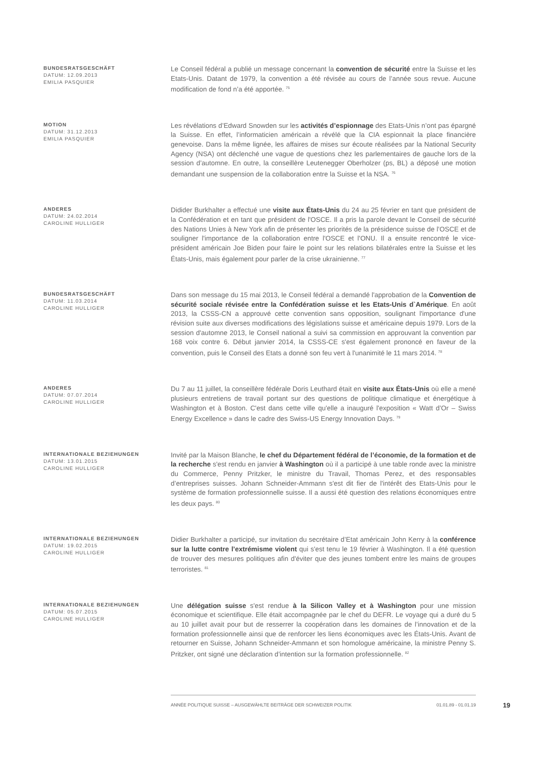BUNDESRATSGESCHÄFT
DATUM: 12.09.2013
EMILIA PASQUIER
Le Conseil fédéral a publié un message concernant la convention de sécurité entre la Suisse et les Etats-Unis. Datant de 1979, la convention a été révisée au cours de l’année sous revue. Aucune modification de fond n’a été apportée. <sup>75</sup>
MOTION
DATUM: 31.12.2013
EMILIA PASQUIER
Les révélations d’Edward Snowden sur les activités d’espionnage des Etats-Unis n’ont pas épargné la Suisse. En effet, l’informaticien américain a révélé que la CIA espionnait la place financière genevoise. Dans la même lignée, les affaires de mises sur écoute réalisées par la National Security Agency (NSA) ont déclenché une vague de questions chez les parlementaires de gauche lors de la session d’automne. En outre, la conseillère Leutenegger Oberholzer (ps, BL) a déposé une motion demandant une suspension de la collaboration entre la Suisse et la NSA. <sup>76</sup>
ANDERES
DATUM: 24.02.2014
CAROLINE HULLIGER
Didider Burkhalter a effectué une visite aux États-Unis du 24 au 25 février en tant que président de la Confédération et en tant que président de l'OSCE. Il a pris la parole devant le Conseil de sécurité des Nations Unies à New York afin de présenter les priorités de la présidence suisse de l’OSCE et de souligner l'importance de la collaboration entre l'OSCE et l'ONU. Il a ensuite rencontré le vice-président américain Joe Biden pour faire le point sur les relations bilatérales entre la Suisse et les États-Unis, mais également pour parler de la crise ukrainienne. <sup>77</sup>
BUNDESRATSGESCHÄFT
DATUM: 11.03.2014
CAROLINE HULLIGER
Dans son message du 15 mai 2013, le Conseil fédéral a demandé l'approbation de la Convention de sécurité sociale révisée entre la Confédération suisse et les Etats-Unis d`Amérique. En août 2013, la CSSS-CN a approuvé cette convention sans opposition, soulignant l'importance d'une révision suite aux diverses modifications des législations suisse et américaine depuis 1979. Lors de la session d'automne 2013, le Conseil national a suivi sa commission en approuvant la convention par 168 voix contre 6. Début janvier 2014, la CSSS-CE s'est également prononcé en faveur de la convention, puis le Conseil des Etats a donné son feu vert à l'unanimité le 11 mars 2014. <sup>78</sup>
ANDERES
DATUM: 07.07.2014
CAROLINE HULLIGER
Du 7 au 11 juillet, la conseillère fédérale Doris Leuthard était en visite aux États-Unis où elle a mené plusieurs entretiens de travail portant sur des questions de politique climatique et énergétique à Washington et à Boston. C'est dans cette ville qu'elle a inauguré l'exposition « Watt d’Or – Swiss Energy Excellence » dans le cadre des Swiss-US Energy Innovation Days. <sup>79</sup>
INTERNATIONALE BEZIEHUNGEN
DATUM: 13.01.2015
CAROLINE HULLIGER
Invité par la Maison Blanche, le chef du Département fédéral de l’économie, de la formation et de la recherche s'est rendu en janvier à Washington où il a participé à une table ronde avec la ministre du Commerce, Penny Pritzker, le ministre du Travail, Thomas Perez, et des responsables d’entreprises suisses. Johann Schneider-Ammann s'est dit fier de l'intérêt des Etats-Unis pour le système de formation professionnelle suisse. Il a aussi été question des relations économiques entre les deux pays. <sup>80</sup>
INTERNATIONALE BEZIEHUNGEN
DATUM: 19.02.2015
CAROLINE HULLIGER
Didier Burkhalter a participé, sur invitation du secrétaire d’Etat américain John Kerry à la conférence sur la lutte contre l’extrémisme violent qui s'est tenu le 19 février à Washington. Il a été question de trouver des mesures politiques afin d'éviter que des jeunes tombent entre les mains de groupes terroristes. <sup>81</sup>
INTERNATIONALE BEZIEHUNGEN
DATUM: 05.07.2015
CAROLINE HULLIGER
Une délégation suisse s'est rendue à la Silicon Valley et à Washington pour une mission économique et scientifique. Elle était accompagnée par le chef du DEFR. Le voyage qui a duré du 5 au 10 juillet avait pour but de resserrer la coopération dans les domaines de l’innovation et de la formation professionnelle ainsi que de renforcer les liens économiques avec les États-Unis. Avant de retourner en Suisse, Johann Schneider-Ammann et son homologue américaine, la ministre Penny S. Pritzker, ont signé une déclaration d’intention sur la formation professionnelle. <sup>82</sup>
ANNÉE POLITIQUE SUISSE – AUSGEWÄHLTE BEITRÄGE DER SCHWEIZER POLITIK 01.01.89 - 01.01.19 19